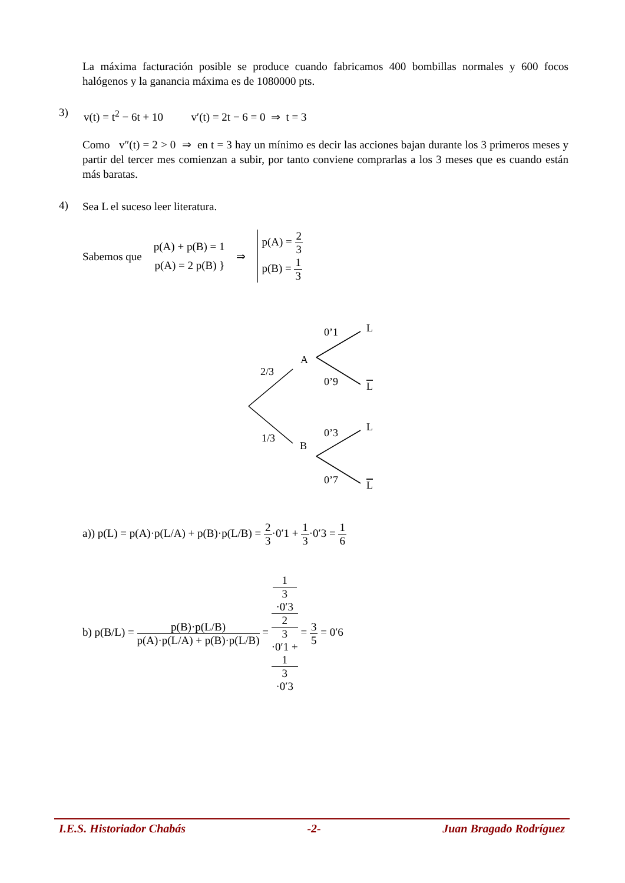La máxima facturación posible se produce cuando fabricamos 400 bombillas normales y 600 focos halógenos y la ganancia máxima es de 1080000 pts.
3) v(t) = t<sup>2</sup> − 6t + 10 v′(t) = 2t − 6 = 0 ⇒ t = 3
Como v″(t) = 2 > 0 ⇒ en t = 3 hay un mínimo es decir las acciones bajan durante los 3 primeros meses y partir del tercer mes comienzan a subir, por tanto conviene comprarlas a los 3 meses que es cuando están más baratas.
4) Sea L el suceso leer literatura.
Sabemos que p(A) + p(B) = 1
p(A) = 2 p(B) } ⇒ p(A) = 2 3
p(B) = 1 3
2/3
1/3
A
B
0’1
0’9
0’3
0’7
L
L
L
L
a)) p(L) = p(A)·p(L/A) + p(B)·p(L/B) = 2 3·0′1 + 1 3·0′3 = 1 6
b) p(B/L) = p(B)·p(L/B) p(A)·p(L/A) + p(B)·p(L/B) = 1
3
·0′3 2
3
·0′1 +
1
3
·0′3 = 3 5 = 0′6
I.E.S. Historiador Chabás -2- Juan Bragado Rodríguez